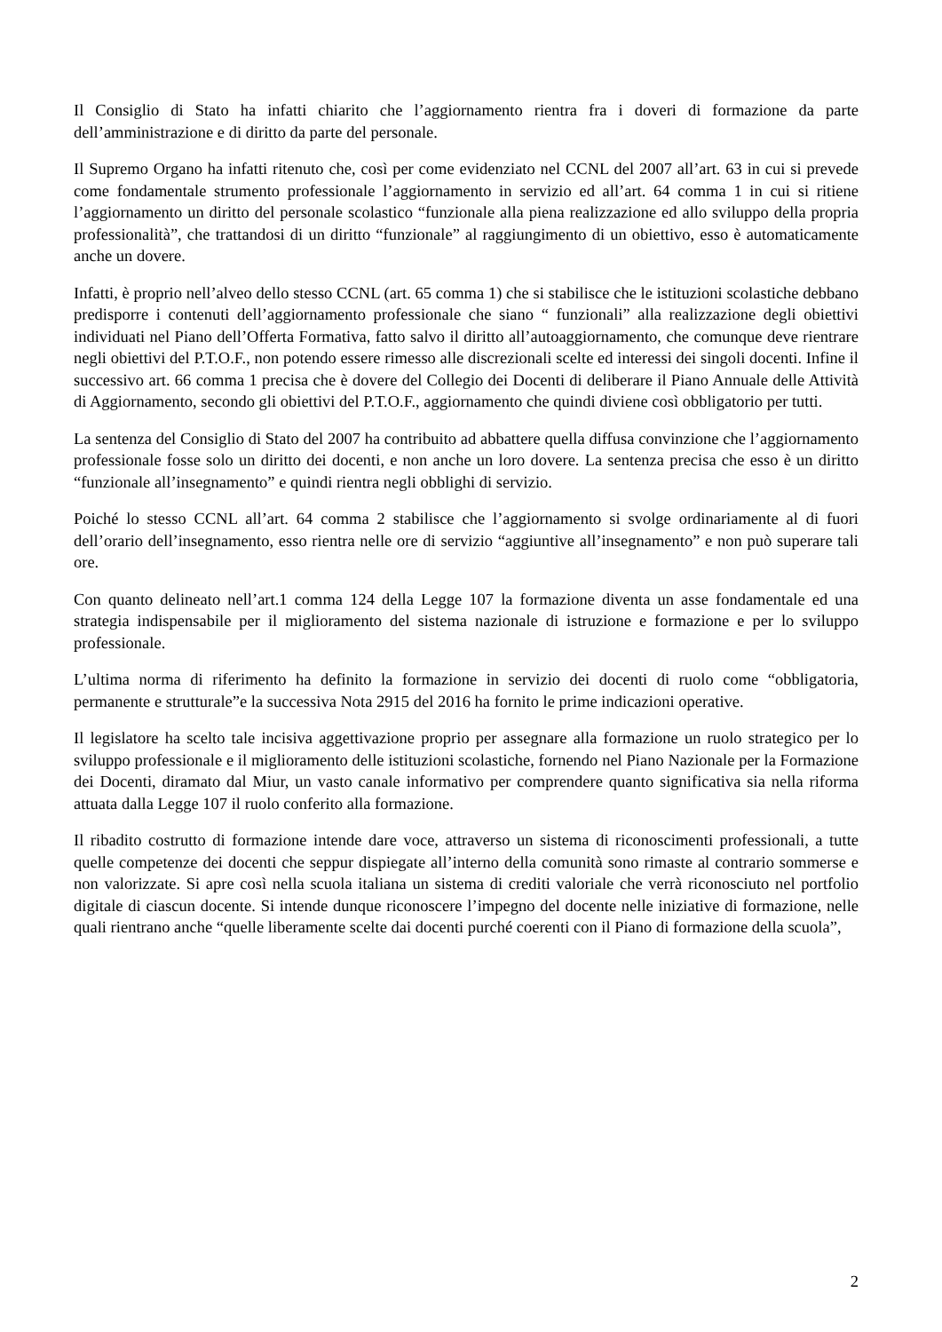Il Consiglio di Stato ha infatti chiarito che l’aggiornamento rientra fra i doveri di formazione da parte dell’amministrazione e di diritto da parte del personale.
Il Supremo Organo ha infatti ritenuto che, così per come evidenziato nel CCNL del 2007 all’art. 63 in cui si prevede come fondamentale strumento professionale l’aggiornamento in servizio ed all’art. 64 comma 1 in cui si ritiene l’aggiornamento un diritto del personale scolastico “funzionale alla piena realizzazione ed allo sviluppo della propria professionalità”, che trattandosi di un diritto “funzionale” al raggiungimento di un obiettivo, esso è automaticamente anche un dovere.
Infatti, è proprio nell’alveo dello stesso CCNL (art. 65 comma 1) che si stabilisce che le istituzioni scolastiche debbano predisporre i contenuti dell’aggiornamento professionale che siano “ funzionali” alla realizzazione degli obiettivi individuati nel Piano dell’Offerta Formativa, fatto salvo il diritto all’autoaggiornamento, che comunque deve rientrare negli obiettivi del P.T.O.F., non potendo essere rimesso alle discrezionali scelte ed interessi dei singoli docenti. Infine il successivo art. 66 comma 1 precisa che è dovere del Collegio dei Docenti di deliberare il Piano Annuale delle Attività di Aggiornamento, secondo gli obiettivi del P.T.O.F., aggiornamento che quindi diviene così obbligatorio per tutti.
La sentenza del Consiglio di Stato del 2007 ha contribuito ad abbattere quella diffusa convinzione che l’aggiornamento professionale fosse solo un diritto dei docenti, e non anche un loro dovere. La sentenza precisa che esso è un diritto “funzionale all’insegnamento” e quindi rientra negli obblighi di servizio.
Poiché lo stesso CCNL all’art. 64 comma 2 stabilisce che l’aggiornamento si svolge ordinariamente al di fuori dell’orario dell’insegnamento, esso rientra nelle ore di servizio “aggiuntive all’insegnamento” e non può superare tali ore.
Con quanto delineato nell’art.1 comma 124 della Legge 107 la formazione diventa un asse fondamentale ed una strategia indispensabile per il miglioramento del sistema nazionale di istruzione e formazione e per lo sviluppo professionale.
L’ultima norma di riferimento ha definito la formazione in servizio dei docenti di ruolo come “obbligatoria, permanente e strutturale”e la successiva Nota 2915 del 2016 ha fornito le prime indicazioni operative.
Il legislatore ha scelto tale incisiva aggettivazione proprio per assegnare alla formazione un ruolo strategico per lo sviluppo professionale e il miglioramento delle istituzioni scolastiche, fornendo nel Piano Nazionale per la Formazione dei Docenti, diramato dal Miur, un vasto canale informativo per comprendere quanto significativa sia nella riforma attuata dalla Legge 107 il ruolo conferito alla formazione.
Il ribadito costrutto di formazione intende dare voce, attraverso un sistema di riconoscimenti professionali, a tutte quelle competenze dei docenti che seppur dispiegate all’interno della comunità sono rimaste al contrario sommerse e non valorizzate. Si apre così nella scuola italiana un sistema di crediti valoriale che verrà riconosciuto nel portfolio digitale di ciascun docente. Si intende dunque riconoscere l’impegno del docente nelle iniziative di formazione, nelle quali rientrano anche “quelle liberamente scelte dai docenti purché coerenti con il Piano di formazione della scuola”,
2